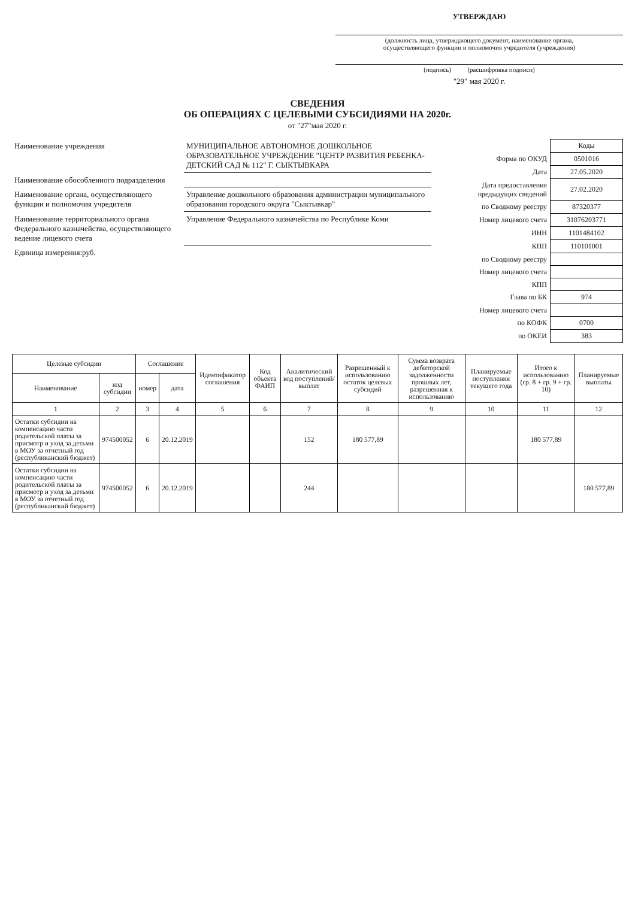УТВЕРЖДАЮ
(должность лица, утверждающего документ, наименование органа,
осуществляющего функции и полномочия учредителя (учреждения)
(подпись) (расшифровка подписи)
"29" мая 2020 г.
СВЕДЕНИЯ
ОБ ОПЕРАЦИЯХ С ЦЕЛЕВЫМИ СУБСИДИЯМИ НА 2020г.
от "27"мая 2020 г.
| Наименование учреждения | МУНИЦИПАЛЬНОЕ АВТОНОМНОЕ ДОШКОЛЬНОЕ ОБРАЗОВАТЕЛЬНОЕ УЧРЕЖДЕНИЕ "ЦЕНТР РАЗВИТИЯ РЕБЕНКА- ДЕТСКИЙ САД № 112" Г. СЫКТЫВКАРА |
| Наименование обособленного подразделения | |
| Наименование органа, осуществляющего функции и полномочия учредителя | Управление дошкольного образования администрации муниципального образования городского округа "Сыктывкар" |
| Наименование территориального органа Федерального казначейства, осуществляющего ведение лицевого счета | Управление Федерального казначейства по Республике Коми |
| Единица измерения:руб. | |
| | Коды |
| Форма по ОКУД | 0501016 |
| Дата | 27.05.2020 |
| Дата предоставления предыдущих сведений | 27.02.2020 |
| по Сводному реестру | 87320377 |
| Номер лицевого счета | 31076203771 |
| ИНН | 1101484102 |
| КПП | 110101001 |
| по Сводному реестру | |
| Номер лицевого счета | |
| КПП | |
| Глава по БК | 974 |
| Номер лицевого счета | |
| по КОФК | 0700 |
| по ОКЕИ | 383 |
| Целевые субсидии | | Соглашение | | Идентификатор соглашения | Код объекта ФАИП | Аналитический код поступлений/ выплат | Разрешенный к использованию остаток целевых субсидий | Сумма возврата дебиторской задолженности прошлых лет, разрешенная к использованию | Планируемые поступления текущего года | Итого к использованию (гр. 8 + гр. 9 + гр. 10) | Планируемые выплаты |
| --- | --- | --- | --- | --- | --- | --- | --- | --- | --- | --- | --- |
| Наименование | код субсидии | номер | дата | | | | | | | | |
| 1 | 2 | 3 | 4 | 5 | 6 | 7 | 8 | 9 | 10 | 11 | 12 |
| Остатки субсидии на компенсацию части родительской платы за присмотр и уход за детьми в МОУ за отчетный год (республиканский бюджет) | 974500052 | 6 | 20.12.2019 | | | 152 | 180 577,89 | | | 180 577,89 | |
| Остатки субсидии на компенсацию части родительской платы за присмотр и уход за детьми в МОУ за отчетный год (республиканский бюджет) | 974500052 | 6 | 20.12.2019 | | | 244 | | | | | 180 577,89 |